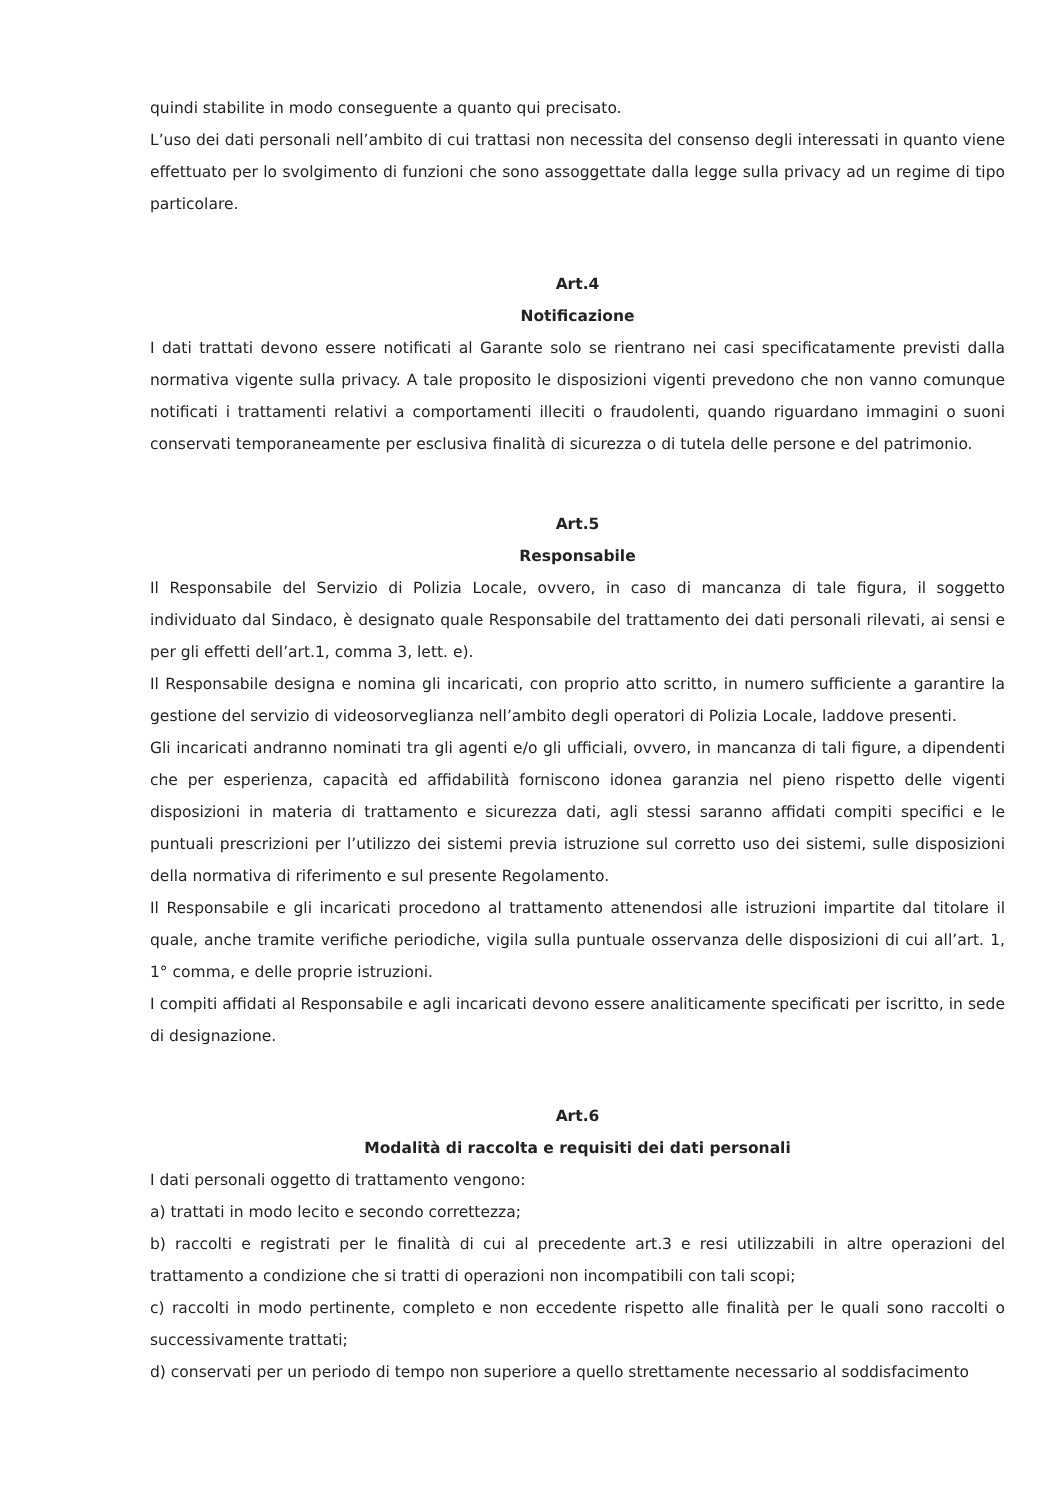quindi stabilite in modo conseguente a quanto qui precisato.
L’uso dei dati personali nell’ambito di cui trattasi non necessita del consenso degli interessati in quanto viene effettuato per lo svolgimento di funzioni che sono assoggettate dalla legge sulla privacy ad un regime di tipo particolare.
Art.4
Notificazione
I dati trattati devono essere notificati al Garante solo se rientrano nei casi specificatamente previsti dalla normativa vigente sulla privacy. A tale proposito le disposizioni vigenti prevedono che non vanno comunque notificati i trattamenti relativi a comportamenti illeciti o fraudolenti, quando riguardano immagini o suoni conservati temporaneamente per esclusiva finalità di sicurezza o di tutela delle persone e del patrimonio.
Art.5
Responsabile
Il Responsabile del Servizio di Polizia Locale, ovvero, in caso di mancanza di tale figura, il soggetto individuato dal Sindaco, è designato quale Responsabile del trattamento dei dati personali rilevati, ai sensi e per gli effetti dell’art.1, comma 3, lett. e).
Il Responsabile designa e nomina gli incaricati, con proprio atto scritto, in numero sufficiente a garantire la gestione del servizio di videosorveglianza nell’ambito degli operatori di Polizia Locale, laddove presenti.
Gli incaricati andranno nominati tra gli agenti e/o gli ufficiali, ovvero, in mancanza di tali figure, a dipendenti che per esperienza, capacità ed affidabilità forniscono idonea garanzia nel pieno rispetto delle vigenti disposizioni in materia di trattamento e sicurezza dati, agli stessi saranno affidati compiti specifici e le puntuali prescrizioni per l’utilizzo dei sistemi previa istruzione sul corretto uso dei sistemi, sulle disposizioni della normativa di riferimento e sul presente Regolamento.
Il Responsabile e gli incaricati procedono al trattamento attenendosi alle istruzioni impartite dal titolare il quale, anche tramite verifiche periodiche, vigila sulla puntuale osservanza delle disposizioni di cui all’art. 1, 1° comma, e delle proprie istruzioni.
I compiti affidati al Responsabile e agli incaricati devono essere analiticamente specificati per iscritto, in sede di designazione.
Art.6
Modalità di raccolta e requisiti dei dati personali
I dati personali oggetto di trattamento vengono:
a) trattati in modo lecito e secondo correttezza;
b) raccolti e registrati per le finalità di cui al precedente art.3 e resi utilizzabili in altre operazioni del trattamento a condizione che si tratti di operazioni non incompatibili con tali scopi;
c) raccolti in modo pertinente, completo e non eccedente rispetto alle finalità per le quali sono raccolti o successivamente trattati;
d) conservati per un periodo di tempo non superiore a quello strettamente necessario al soddisfacimento